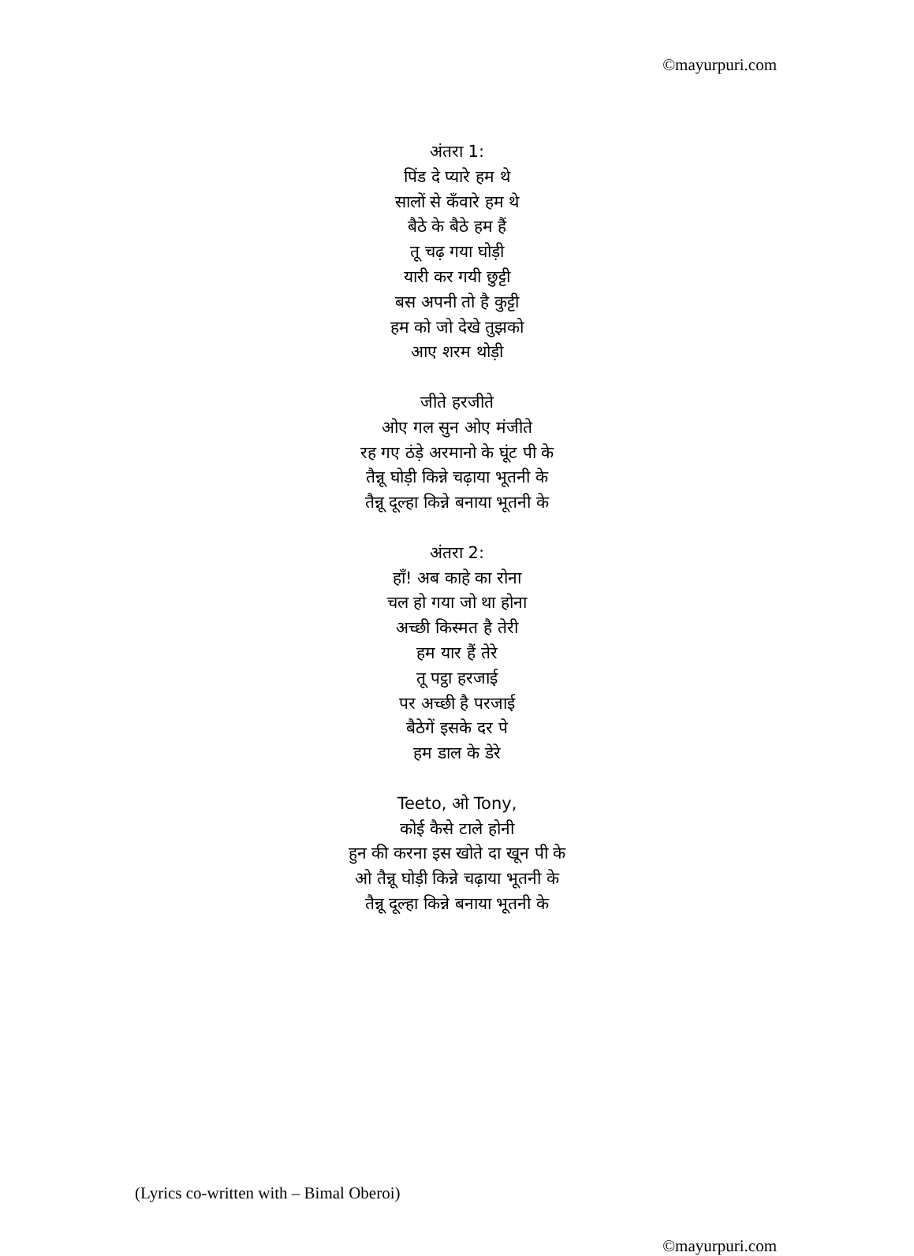©mayurpuri.com
अंतरा 1:
पिंड दे प्यारे हम थे
सालों से कँवारे हम थे
बैठे के बैठे हम हैं
तू चढ़ गया घोड़ी
यारी कर गयी छुट्टी
बस अपनी तो है कुट्टी
हम को जो देखे तुझको
आए शरम थोड़ी
जीते हरजीते
ओए गल सुन ओए मंजीते
रह गए ठंड़े अरमानो के घूंट पी के
तैन्नू घोड़ी किन्ने चढ़ाया भूतनी के
तैन्नू दूल्हा किन्ने बनाया भूतनी के
अंतरा 2:
हाँ! अब काहे का रोना
चल हो गया जो था होना
अच्छी किस्मत है तेरी
हम यार हैं तेरे
तू पट्ठा हरजाई
पर अच्छी है परजाई
बैठेगें इसके दर पे
हम डाल के डेरे
Teeto, ओ Tony,
कोई कैसे टाले होनी
हुन की करना इस खोते दा खून पी के
ओ तैन्नू घोड़ी किन्ने चढ़ाया भूतनी के
तैन्नू दूल्हा किन्ने बनाया भूतनी के
(Lyrics co-written with – Bimal Oberoi)
©mayurpuri.com